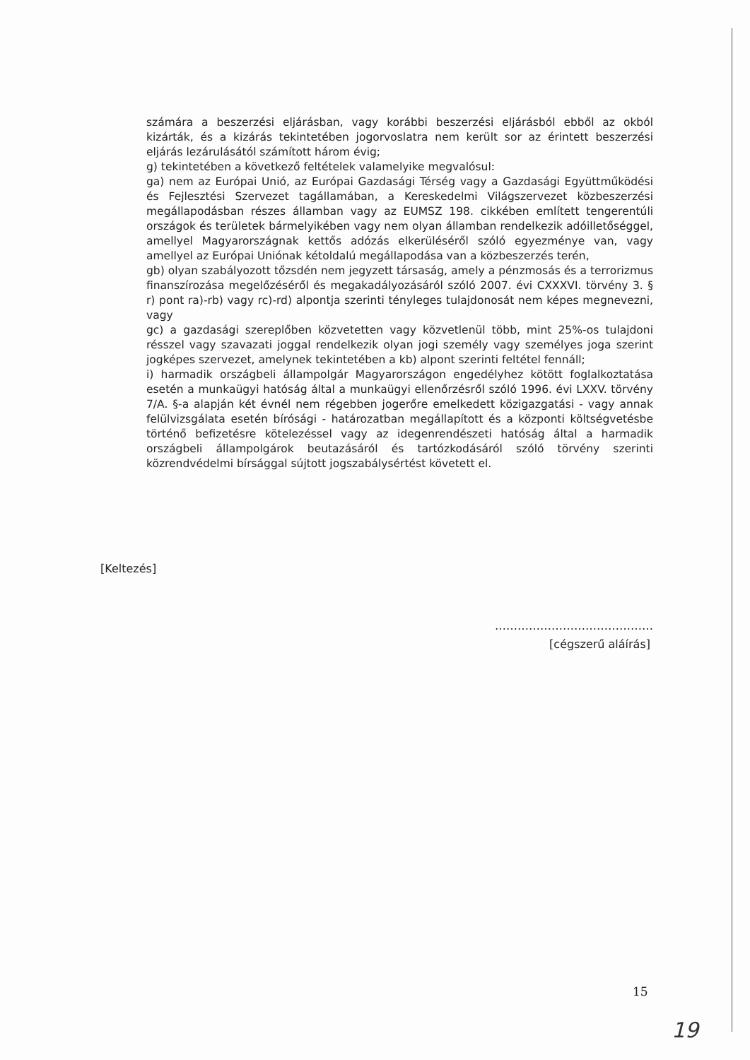számára a beszerzési eljárásban, vagy korábbi beszerzési eljárásból ebből az okból kizárták, és a kizárás tekintetében jogorvoslatra nem került sor az érintett beszerzési eljárás lezárulásától számított három évig;
g) tekintetében a következő feltételek valamelyike megvalósul:
ga) nem az Európai Unió, az Európai Gazdasági Térség vagy a Gazdasági Együttműködési és Fejlesztési Szervezet tagállamában, a Kereskedelmi Világszervezet közbeszerzési megállapodásban részes államban vagy az EUMSZ 198. cikkében említett tengerentúli országok és területek bármelyikében vagy nem olyan államban rendelkezik adóilletőséggel, amellyel Magyarországnak kettős adózás elkerüléséről szóló egyezménye van, vagy amellyel az Európai Uniónak kétoldalú megállapodása van a közbeszerzés terén,
gb) olyan szabályozott tőzsdén nem jegyzett társaság, amely a pénzmosás és a terrorizmus finanszírozása megelőzéséről és megakadályozásáról szóló 2007. évi CXXXVI. törvény 3. § r) pont ra)-rb) vagy rc)-rd) alpontja szerinti tényleges tulajdonosát nem képes megnevezni, vagy
gc) a gazdasági szereplőben közvetetten vagy közvetlenül több, mint 25%-os tulajdoni résszel vagy szavazati joggal rendelkezik olyan jogi személy vagy személyes joga szerint jogképes szervezet, amelynek tekintetében a kb) alpont szerinti feltétel fennáll;
i) harmadik országbeli állampolgár Magyarországon engedélyhez kötött foglalkoztatása esetén a munkaügyi hatóság által a munkaügyi ellenőrzésről szóló 1996. évi LXXV. törvény 7/A. §-a alapján két évnél nem régebben jogerőre emelkedett közigazgatási - vagy annak felülvizsgálata esetén bírósági - határozatban megállapított és a központi költségvetésbe történő befizetésre kötelezéssel vagy az idegenrendészeti hatóság által a harmadik országbeli állampolgárok beutazásáról és tartózkodásáról szóló törvény szerinti közrendvédelmi bírsággal sújtott jogszabálysértést követett el.
[Keltezés]
……………………………………
[cégszerű aláírás]
15
19